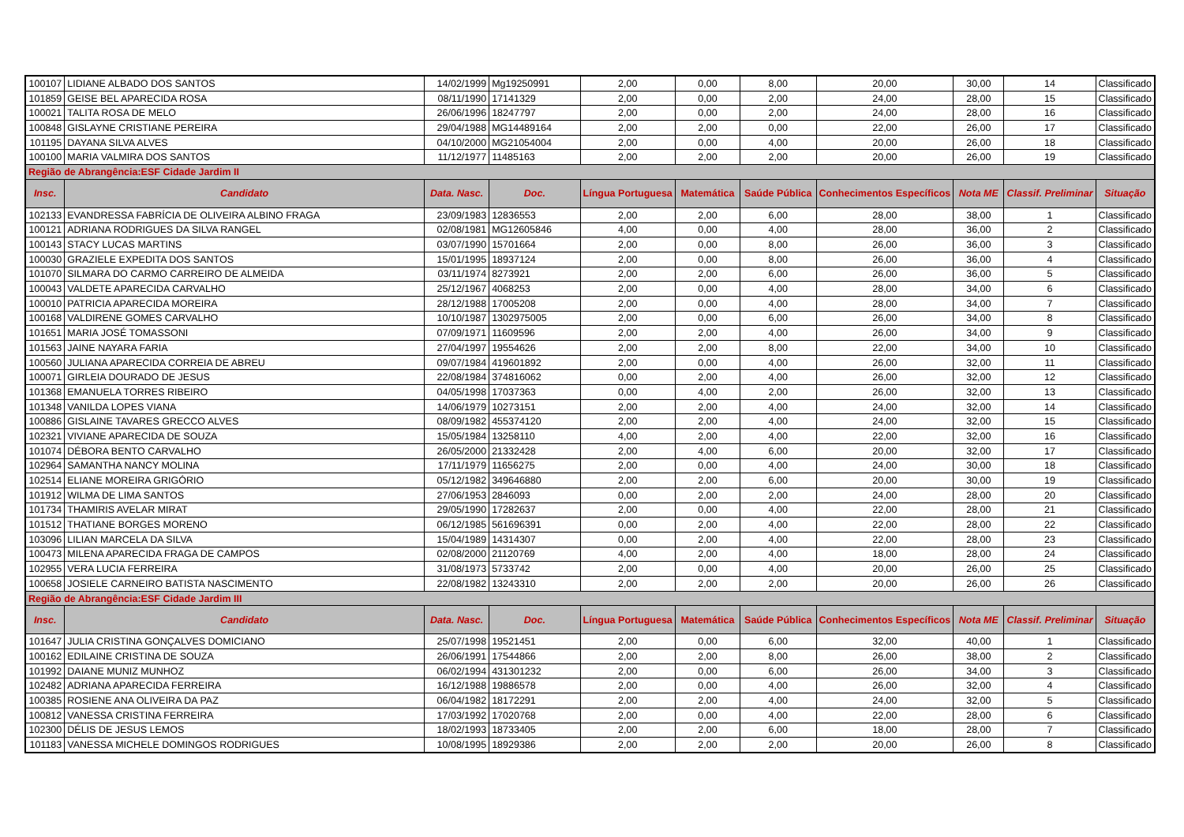| 100107 | LIDIANE ALBADO DOS SANTOS | 14/02/1999 | Mg19250991 | 2,00 | 0,00 | 8,00 | 20,00 | 30,00 | 14 | Classificado |
| 101859 | GEISE BEL APARECIDA ROSA | 08/11/1990 | 17141329 | 2,00 | 0,00 | 2,00 | 24,00 | 28,00 | 15 | Classificado |
| 100021 | TALITA ROSA DE MELO | 26/06/1996 | 18247797 | 2,00 | 0,00 | 2,00 | 24,00 | 28,00 | 16 | Classificado |
| 100848 | GISLAYNE CRISTIANE PEREIRA | 29/04/1988 | MG14489164 | 2,00 | 2,00 | 0,00 | 22,00 | 26,00 | 17 | Classificado |
| 101195 | DAYANA SILVA ALVES | 04/10/2000 | MG21054004 | 2,00 | 0,00 | 4,00 | 20,00 | 26,00 | 18 | Classificado |
| 100100 | MARIA VALMIRA DOS SANTOS | 11/12/1977 | 11485163 | 2,00 | 2,00 | 2,00 | 20,00 | 26,00 | 19 | Classificado |
| Região de Abrangência:ESF Cidade Jardim II | | | | | | | | | | |
| Insc. | Candidato | Data. Nasc. | Doc. | Língua Portuguesa | Matemática | Saúde Pública | Conhecimentos Específicos | Nota ME | Classif. Preliminar | Situação |
| 102133 | EVANDRESSA FABRÍCIA DE OLIVEIRA ALBINO FRAGA | 23/09/1983 | 12836553 | 2,00 | 2,00 | 6,00 | 28,00 | 38,00 | 1 | Classificado |
| 100121 | ADRIANA RODRIGUES DA SILVA RANGEL | 02/08/1981 | MG12605846 | 4,00 | 0,00 | 4,00 | 28,00 | 36,00 | 2 | Classificado |
| 100143 | STACY LUCAS MARTINS | 03/07/1990 | 15701664 | 2,00 | 0,00 | 8,00 | 26,00 | 36,00 | 3 | Classificado |
| 100030 | GRAZIELE EXPEDITA DOS SANTOS | 15/01/1995 | 18937124 | 2,00 | 0,00 | 8,00 | 26,00 | 36,00 | 4 | Classificado |
| 101070 | SILMARA DO CARMO CARREIRO DE ALMEIDA | 03/11/1974 | 8273921 | 2,00 | 2,00 | 6,00 | 26,00 | 36,00 | 5 | Classificado |
| 100043 | VALDETE APARECIDA CARVALHO | 25/12/1967 | 4068253 | 2,00 | 0,00 | 4,00 | 28,00 | 34,00 | 6 | Classificado |
| 100010 | PATRICIA APARECIDA MOREIRA | 28/12/1988 | 17005208 | 2,00 | 0,00 | 4,00 | 28,00 | 34,00 | 7 | Classificado |
| 100168 | VALDIRENE GOMES CARVALHO | 10/10/1987 | 1302975005 | 2,00 | 0,00 | 6,00 | 26,00 | 34,00 | 8 | Classificado |
| 101651 | MARIA JOSÉ TOMASSONI | 07/09/1971 | 11609596 | 2,00 | 2,00 | 4,00 | 26,00 | 34,00 | 9 | Classificado |
| 101563 | JAINE NAYARA FARIA | 27/04/1997 | 19554626 | 2,00 | 2,00 | 8,00 | 22,00 | 34,00 | 10 | Classificado |
| 100560 | JULIANA APARECIDA CORREIA DE ABREU | 09/07/1984 | 419601892 | 2,00 | 0,00 | 4,00 | 26,00 | 32,00 | 11 | Classificado |
| 100071 | GIRLEIA DOURADO DE JESUS | 22/08/1984 | 374816062 | 0,00 | 2,00 | 4,00 | 26,00 | 32,00 | 12 | Classificado |
| 101368 | EMANUELA TORRES RIBEIRO | 04/05/1998 | 17037363 | 0,00 | 4,00 | 2,00 | 26,00 | 32,00 | 13 | Classificado |
| 101348 | VANILDA LOPES VIANA | 14/06/1979 | 10273151 | 2,00 | 2,00 | 4,00 | 24,00 | 32,00 | 14 | Classificado |
| 100886 | GISLAINE TAVARES GRECCO ALVES | 08/09/1982 | 455374120 | 2,00 | 2,00 | 4,00 | 24,00 | 32,00 | 15 | Classificado |
| 102321 | VIVIANE APARECIDA DE SOUZA | 15/05/1984 | 13258110 | 4,00 | 2,00 | 4,00 | 22,00 | 32,00 | 16 | Classificado |
| 101074 | DÉBORA BENTO CARVALHO | 26/05/2000 | 21332428 | 2,00 | 4,00 | 6,00 | 20,00 | 32,00 | 17 | Classificado |
| 102964 | SAMANTHA NANCY MOLINA | 17/11/1979 | 11656275 | 2,00 | 0,00 | 4,00 | 24,00 | 30,00 | 18 | Classificado |
| 102514 | ELIANE MOREIRA GRIGÓRIO | 05/12/1982 | 349646880 | 2,00 | 2,00 | 6,00 | 20,00 | 30,00 | 19 | Classificado |
| 101912 | WILMA DE LIMA SANTOS | 27/06/1953 | 2846093 | 0,00 | 2,00 | 2,00 | 24,00 | 28,00 | 20 | Classificado |
| 101734 | THAMIRIS AVELAR MIRAT | 29/05/1990 | 17282637 | 2,00 | 0,00 | 4,00 | 22,00 | 28,00 | 21 | Classificado |
| 101512 | THATIANE BORGES MORENO | 06/12/1985 | 561696391 | 0,00 | 2,00 | 4,00 | 22,00 | 28,00 | 22 | Classificado |
| 103096 | LILIAN MARCELA DA SILVA | 15/04/1989 | 14314307 | 0,00 | 2,00 | 4,00 | 22,00 | 28,00 | 23 | Classificado |
| 100473 | MILENA APARECIDA FRAGA DE CAMPOS | 02/08/2000 | 21120769 | 4,00 | 2,00 | 4,00 | 18,00 | 28,00 | 24 | Classificado |
| 102955 | VERA LUCIA FERREIRA | 31/08/1973 | 5733742 | 2,00 | 0,00 | 4,00 | 20,00 | 26,00 | 25 | Classificado |
| 100658 | JOSIELE CARNEIRO BATISTA NASCIMENTO | 22/08/1982 | 13243310 | 2,00 | 2,00 | 2,00 | 20,00 | 26,00 | 26 | Classificado |
| Região de Abrangência:ESF Cidade Jardim III | | | | | | | | | | |
| Insc. | Candidato | Data. Nasc. | Doc. | Língua Portuguesa | Matemática | Saúde Pública | Conhecimentos Específicos | Nota ME | Classif. Preliminar | Situação |
| 101647 | JULIA CRISTINA GONÇALVES DOMICIANO | 25/07/1998 | 19521451 | 2,00 | 0,00 | 6,00 | 32,00 | 40,00 | 1 | Classificado |
| 100162 | EDILAINE CRISTINA DE SOUZA | 26/06/1991 | 17544866 | 2,00 | 2,00 | 8,00 | 26,00 | 38,00 | 2 | Classificado |
| 101992 | DAIANE MUNIZ MUNHOZ | 06/02/1994 | 431301232 | 2,00 | 0,00 | 6,00 | 26,00 | 34,00 | 3 | Classificado |
| 102482 | ADRIANA APARECIDA FERREIRA | 16/12/1988 | 19886578 | 2,00 | 0,00 | 4,00 | 26,00 | 32,00 | 4 | Classificado |
| 100385 | ROSIENE ANA OLIVEIRA DA PAZ | 06/04/1982 | 18172291 | 2,00 | 2,00 | 4,00 | 24,00 | 32,00 | 5 | Classificado |
| 100812 | VANESSA CRISTINA FERREIRA | 17/03/1992 | 17020768 | 2,00 | 0,00 | 4,00 | 22,00 | 28,00 | 6 | Classificado |
| 102300 | DÉLIS DE JESUS LEMOS | 18/02/1993 | 18733405 | 2,00 | 2,00 | 6,00 | 18,00 | 28,00 | 7 | Classificado |
| 101183 | VANESSA MICHELE DOMINGOS RODRIGUES | 10/08/1995 | 18929386 | 2,00 | 2,00 | 2,00 | 20,00 | 26,00 | 8 | Classificado |